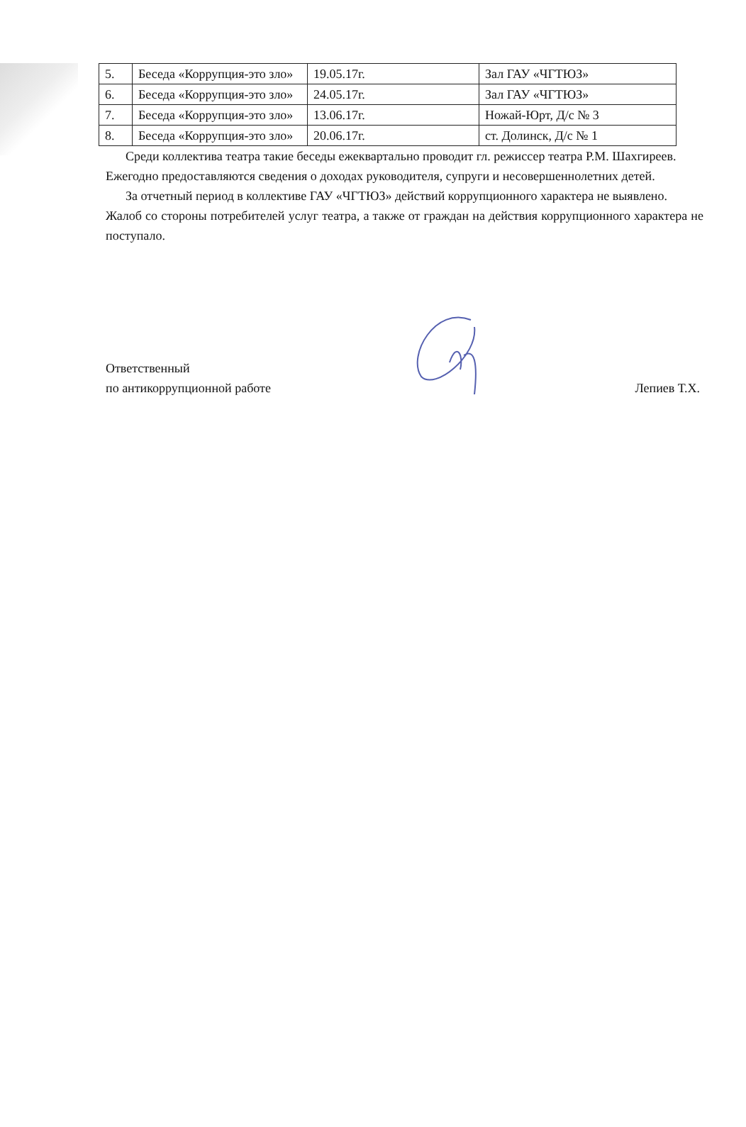| 5. | Беседа «Коррупция-это зло» | 19.05.17г. | Зал ГАУ «ЧГТЮЗ» |
| 6. | Беседа «Коррупция-это зло» | 24.05.17г. | Зал ГАУ «ЧГТЮЗ» |
| 7. | Беседа «Коррупция-это зло» | 13.06.17г. | Ножай-Юрт, Д/с № 3 |
| 8. | Беседа «Коррупция-это зло» | 20.06.17г. | ст. Долинск, Д/с № 1 |
Среди коллектива театра такие беседы ежеквартально проводит гл. режиссер театра Р.М. Шахгиреев.
Ежегодно предоставляются сведения о доходах руководителя, супруги и несовершеннолетних детей.
За отчетный период в коллективе ГАУ «ЧГТЮЗ» действий коррупционного характера не выявлено.
Жалоб со стороны потребителей услуг театра, а также от граждан на действия коррупционного характера не поступало.
Ответственный
по антикоррупционной работе
Лепиев Т.Х.